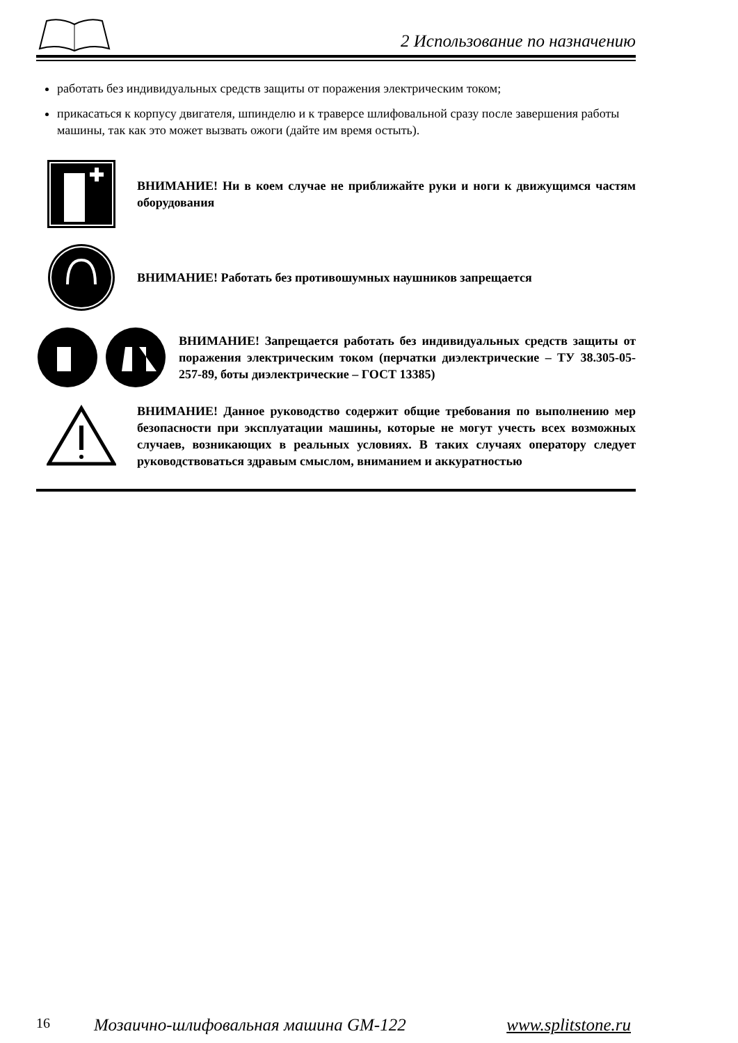2 Использование по назначению
работать без индивидуальных средств защиты от поражения электрическим током;
прикасаться к корпусу двигателя, шпинделю и к траверсе шлифовальной сразу после завершения работы машины, так как это может вызвать ожоги (дайте им время остыть).
ВНИМАНИЕ! Ни в коем случае не приближайте руки и ноги к движущимся частям оборудования
ВНИМАНИЕ! Работать без противошумных наушников запрещается
ВНИМАНИЕ! Запрещается работать без индивидуальных средств защиты от поражения электрическим током (перчатки диэлектрические – ТУ 38.305-05-257-89, боты диэлектрические – ГОСТ 13385)
ВНИМАНИЕ! Данное руководство содержит общие требования по выполнению мер безопасности при эксплуатации машины, которые не могут учесть всех возможных случаев, возникающих в реальных условиях. В таких случаях оператору следует руководствоваться здравым смыслом, вниманием и аккуратностью
16 Мозаично-шлифовальная машина GM-122 www.splitstone.ru